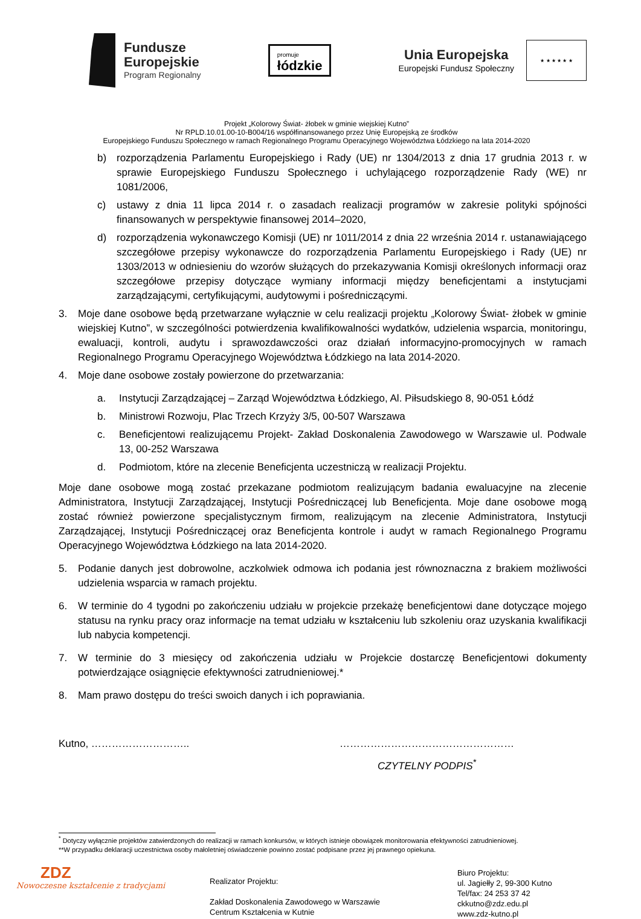Fundusze
Europejskie
Program Regionalny
promuje
łódzkie
Unia Europejska
Europejski Fundusz Społeczny
★ ★ ★ ★ ★ ★
Projekt „Kolorowy Świat- żłobek w gminie wiejskiej Kutno”
Nr RPLD.10.01.00-10-B004/16 współfinansowanego przez Unię Europejską ze środków
Europejskiego Funduszu Społecznego w ramach Regionalnego Programu Operacyjnego Województwa Łódzkiego na lata 2014-2020
b) rozporządzenia Parlamentu Europejskiego i Rady (UE) nr 1304/2013 z dnia 17 grudnia 2013 r. w sprawie Europejskiego Funduszu Społecznego i uchylającego rozporządzenie Rady (WE) nr 1081/2006,
c) ustawy z dnia 11 lipca 2014 r. o zasadach realizacji programów w zakresie polityki spójności finansowanych w perspektywie finansowej 2014–2020,
d) rozporządzenia wykonawczego Komisji (UE) nr 1011/2014 z dnia 22 września 2014 r. ustanawiającego szczegółowe przepisy wykonawcze do rozporządzenia Parlamentu Europejskiego i Rady (UE) nr 1303/2013 w odniesieniu do wzorów służących do przekazywania Komisji określonych informacji oraz szczegółowe przepisy dotyczące wymiany informacji między beneficjentami a instytucjami zarządzającymi, certyfikującymi, audytowymi i pośredniczącymi.
3. Moje dane osobowe będą przetwarzane wyłącznie w celu realizacji projektu „Kolorowy Świat- żłobek w gminie wiejskiej Kutno”, w szczególności potwierdzenia kwalifikowalności wydatków, udzielenia wsparcia, monitoringu, ewaluacji, kontroli, audytu i sprawozdawczości oraz działań informacyjno-promocyjnych w ramach Regionalnego Programu Operacyjnego Województwa Łódzkiego na lata 2014-2020.
4. Moje dane osobowe zostały powierzone do przetwarzania:
a. Instytucji Zarządzającej – Zarząd Województwa Łódzkiego, Al. Piłsudskiego 8, 90-051 Łódź
b. Ministrowi Rozwoju, Plac Trzech Krzyży 3/5, 00-507 Warszawa
c. Beneficjentowi realizującemu Projekt- Zakład Doskonalenia Zawodowego w Warszawie ul. Podwale 13, 00-252 Warszawa
d. Podmiotom, które na zlecenie Beneficjenta uczestniczą w realizacji Projektu.
Moje dane osobowe mogą zostać przekazane podmiotom realizującym badania ewaluacyjne na zlecenie Administratora, Instytucji Zarządzającej, Instytucji Pośredniczącej lub Beneficjenta. Moje dane osobowe mogą zostać również powierzone specjalistycznym firmom, realizującym na zlecenie Administratora, Instytucji Zarządzającej, Instytucji Pośredniczącej oraz Beneficjenta kontrole i audyt w ramach Regionalnego Programu Operacyjnego Województwa Łódzkiego na lata 2014-2020.
5. Podanie danych jest dobrowolne, aczkolwiek odmowa ich podania jest równoznaczna z brakiem możliwości udzielenia wsparcia w ramach projektu.
6. W terminie do 4 tygodni po zakończeniu udziału w projekcie przekażę beneficjentowi dane dotyczące mojego statusu na rynku pracy oraz informacje na temat udziału w kształceniu lub szkoleniu oraz uzyskania kwalifikacji lub nabycia kompetencji.
7. W terminie do 3 miesięcy od zakończenia udziału w Projekcie dostarczę Beneficjentowi dokumenty potwierdzające osiągnięcie efektywności zatrudnieniowej.*
8. Mam prawo dostępu do treści swoich danych i ich poprawiania.
Kutno, ……………………….. ……………………………………………
CZYTELNY PODPIS<sup>*</sup>
<sup>*</sup> Dotyczy wyłącznie projektów zatwierdzonych do realizacji w ramach konkursów, w których istnieje obowiązek monitorowania efektywności zatrudnieniowej.
**W przypadku deklaracji uczestnictwa osoby małoletniej oświadczenie powinno zostać podpisane przez jej prawnego opiekuna.
ZDZ
Nowoczesne kształcenie z tradycjami
Realizator Projektu:
Zakład Doskonalenia Zawodowego w Warszawie
Centrum Kształcenia w Kutnie
Biuro Projektu:
ul. Jagiełły 2, 99-300 Kutno
Tel/fax: 24 253 37 42
ckkutno@zdz.edu.pl
www.zdz-kutno.pl